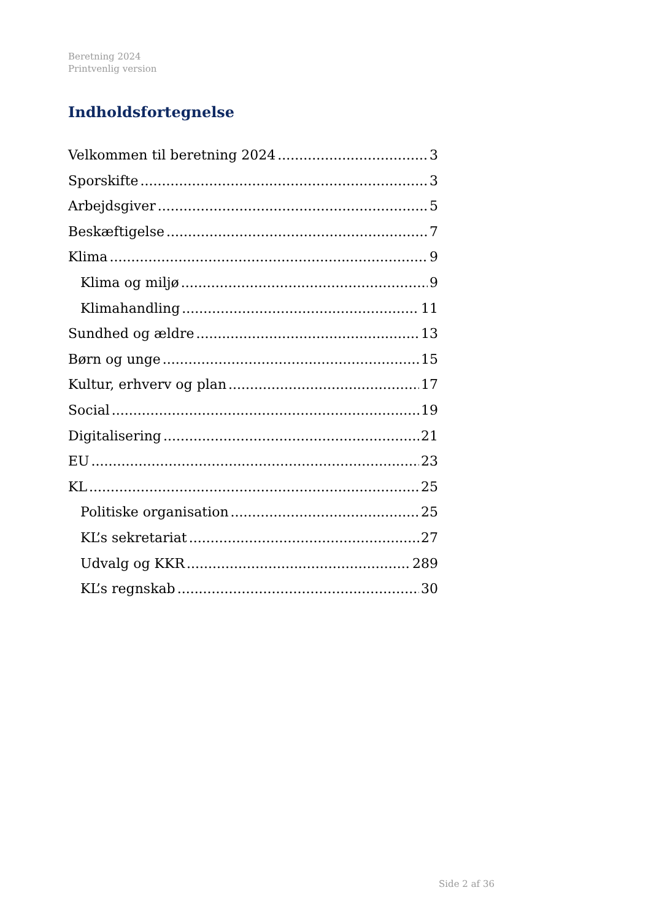Beretning 2024
Printvenlig version
Indholdsfortegnelse
Velkommen til beretning 2024 3
Sporskifte 3
Arbejdsgiver 5
Beskæftigelse 7
Klima 9
Klima og miljø 9
Klimahandling 11
Sundhed og ældre 13
Børn og unge 15
Kultur, erhverv og plan 17
Social 19
Digitalisering 21
EU 23
KL 25
Politiske organisation 25
KL’s sekretariat 27
Udvalg og KKR 289
KL’s regnskab 30
Side 2 af 36